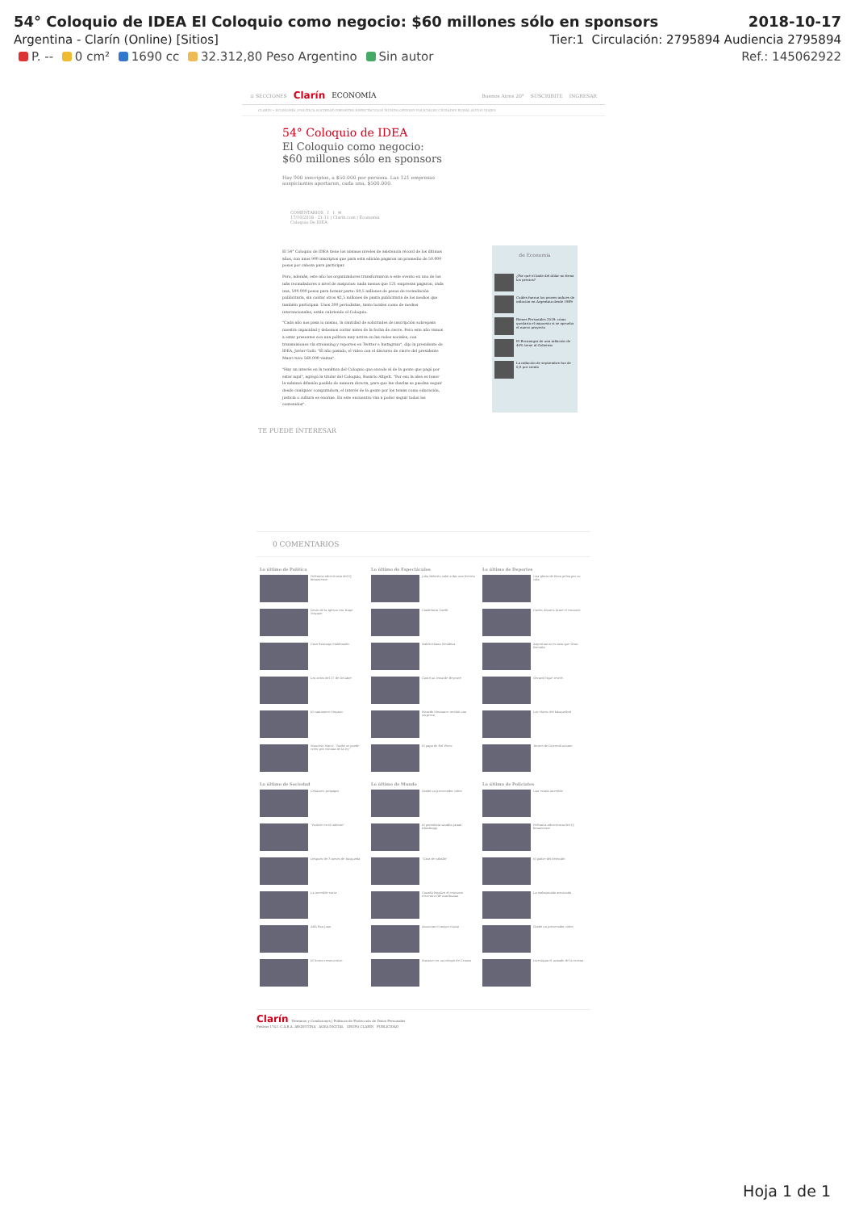54° Coloquio de IDEA El Coloquio como negocio: $60 millones sólo en sponsors 2018-10-17
Argentina - Clarín (Online) [Sitios] Tier:1 Circulación: 2795894 Audiencia 2795894
P. -- 0 cm² 1690 cc 32.312,80 Peso Argentino Sin autor Ref.: 145062922
≡ SECCIONES Clarín ECONOMÍA Buenos Aires 20° SUSCRIBITE INGRESAR
CLARÍN • ECONOMÍA | POLÍTICA SOCIEDAD DEPORTES ESPECTÁCULOS MUNDO OPINIÓN POLICIALES CIUDADES RURAL AUTOS VIAJES
54° Coloquio de IDEA
El Coloquio como negocio: $60 millones sólo en sponsors
Hay 900 inscriptos, a $50.000 por persona. Las 121 empresas auspiciantes aportaron, cada una, $500.000.
COMENTARIOS f t ✉
17/10/2018 - 21:11 | Clarín.com | Economía
Coloquio De IDEA
El 54° Coloquio de IDEA tiene los mismos niveles de asistencia récord de los últimos años, con unos 900 inscriptos que para esta edición pagaron un promedio de 50.000 pesos por cabeza para participar.
Pero, además, este año los organizadores transformaron a este evento en uno de los más recaudadores a nivel de auspicios: nada menos que 121 empresas pagaron, cada una, 500.000 pesos para formar parte: 60,5 millones de pesos de recaudación publicitaria, sin contar otros $2,5 millones de pauta publicitaria de los medios que también participan. Unos 200 periodistas, tanto locales como de medios internacionales, están cubriendo el Coloquio.
"Cada año nos pasa lo mismo, la cantidad de solicitudes de inscripción sobrepasa nuestra capacidad y debemos cortar antes de la fecha de cierre. Pero este año vamos a estar presentes con una política muy activa en las redes sociales, con transmisiones vía streaming y reportes en Twitter e Instagram", dijo la presidente de IDEA, Javier Goñi. "El año pasado, el video con el discurso de cierre del presidente Macri tuvo 560.000 visitas".
"Hay un interés en la temática del Coloquio que excede al de la gente que pagó por estar aquí", agregó la titular del Coloquio, Rosario Altgelt. "Por eso la idea es tener la máxima difusión posible de manera directa, para que las charlas se puedan seguir desde cualquier computadora, el interés de la gente por los temas como educación, justicia o cultura es enorme. En este encuentro van a poder seguir todos los contenidos".
de Economía
¿Por qué el baile del dólar no frena los precios?
Cuáles fueron los peores índices de inflación en Argentina desde 1989
Bienes Personales 2019: cómo quedaría el impuesto si se aprueba el nuevo proyecto
El Bocanegra de una inflación de 40% tiene al Gobierno
La inflación de septiembre fue de 6,5 por ciento
TE PUEDE INTERESAR
0 COMENTARIOS
Lo último de Política
Polémica advertencia del PJ bonaerense
Gesto de la Iglesia con Hugo Moyano
Caso Santiago Maldonado
Los actos del 17 de Octubre
El camionero Moyano
Mauricio Macri: "Nadie se puede creer por encima de la ley"
Lo último de Espectáculos
Julia Roberts salió a dar una lección
Candelaria Tinelli
Habló Eliana Mendoza
Cantó un tema de Beyoncé
Ricardo Montaner recibió una sorpresa
El papá de Sol Pérez
Lo último de Deportes
Una gloria de Boca pelea por su vida
Carlos Álvarez firmó el contrato
Argentina no es más que Gran Bretaña
Gerard Piqué reveló
Los chicos del básquetbol
Torneo de fisicoculturismo
Lo último de Sociedad
Celulares prepagos
"Pudrite en el infierno"
Después de 3 meses de búsqueda
La increíble carta
ARA San Juan
El tierno reencuentro
Lo último de Mundo
Grabó un provocador video
El periodista saudita Jamal Khashoggi
"Cara de caballo"
Canadá legalizó el consumo recreativo de marihuana
Anuncian el mayor cisma
Masacre en un colegio de Crimea
Lo último de Policiales
Una estafa increíble
Polémica advertencia del PJ bonaerense
El padre del detenido
La embarazada asesinada
Grabó un provocador video
Investigan el armado de la escena
Clarín Términos y Condiciones | Políticas de Protección de Datos Personales
Piedras 1743. C.A.B.A. ARGENTINA AGEA DIGITAL GRUPO CLARÍN PUBLICIDAD
Hoja 1 de 1